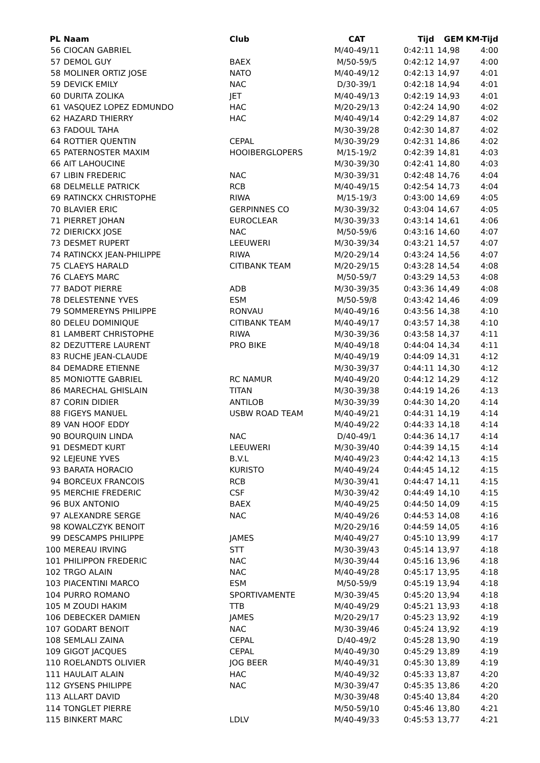| PL | Naam | Club | CAT | Tijd | GEM | KM-Tijd |
| --- | --- | --- | --- | --- | --- | --- |
| 56 | CIOCAN GABRIEL | | M/40-49/11 | 0:42:11 | 14,98 | 4:00 |
| 57 | DEMOL GUY | BAEX | M/50-59/5 | 0:42:12 | 14,97 | 4:00 |
| 58 | MOLINER ORTIZ JOSE | NATO | M/40-49/12 | 0:42:13 | 14,97 | 4:01 |
| 59 | DEVICK EMILY | NAC | D/30-39/1 | 0:42:18 | 14,94 | 4:01 |
| 60 | DURITA ZOLIKA | JET | M/40-49/13 | 0:42:19 | 14,93 | 4:01 |
| 61 | VASQUEZ LOPEZ EDMUNDO | HAC | M/20-29/13 | 0:42:24 | 14,90 | 4:02 |
| 62 | HAZARD THIERRY | HAC | M/40-49/14 | 0:42:29 | 14,87 | 4:02 |
| 63 | FADOUL TAHA | | M/30-39/28 | 0:42:30 | 14,87 | 4:02 |
| 64 | ROTTIER QUENTIN | CEPAL | M/30-39/29 | 0:42:31 | 14,86 | 4:02 |
| 65 | PATERNOSTER MAXIM | HOOIBERGLOPERS | M/15-19/2 | 0:42:39 | 14,81 | 4:03 |
| 66 | AIT LAHOUCINE | | M/30-39/30 | 0:42:41 | 14,80 | 4:03 |
| 67 | LIBIN FREDERIC | NAC | M/30-39/31 | 0:42:48 | 14,76 | 4:04 |
| 68 | DELMELLE PATRICK | RCB | M/40-49/15 | 0:42:54 | 14,73 | 4:04 |
| 69 | RATINCKX CHRISTOPHE | RIWA | M/15-19/3 | 0:43:00 | 14,69 | 4:05 |
| 70 | BLAVIER ERIC | GERPINNES CO | M/30-39/32 | 0:43:04 | 14,67 | 4:05 |
| 71 | PIERRET JOHAN | EUROCLEAR | M/30-39/33 | 0:43:14 | 14,61 | 4:06 |
| 72 | DIERICKX JOSE | NAC | M/50-59/6 | 0:43:16 | 14,60 | 4:07 |
| 73 | DESMET RUPERT | LEEUWERI | M/30-39/34 | 0:43:21 | 14,57 | 4:07 |
| 74 | RATINCKX JEAN-PHILIPPE | RIWA | M/20-29/14 | 0:43:24 | 14,56 | 4:07 |
| 75 | CLAEYS HARALD | CITIBANK TEAM | M/20-29/15 | 0:43:28 | 14,54 | 4:08 |
| 76 | CLAEYS MARC | | M/50-59/7 | 0:43:29 | 14,53 | 4:08 |
| 77 | BADOT PIERRE | ADB | M/30-39/35 | 0:43:36 | 14,49 | 4:08 |
| 78 | DELESTENNE YVES | ESM | M/50-59/8 | 0:43:42 | 14,46 | 4:09 |
| 79 | SOMMEREYNS PHILIPPE | RONVAU | M/40-49/16 | 0:43:56 | 14,38 | 4:10 |
| 80 | DELEU DOMINIQUE | CITIBANK TEAM | M/40-49/17 | 0:43:57 | 14,38 | 4:10 |
| 81 | LAMBERT CHRISTOPHE | RIWA | M/30-39/36 | 0:43:58 | 14,37 | 4:11 |
| 82 | DEZUTTERE LAURENT | PRO BIKE | M/40-49/18 | 0:44:04 | 14,34 | 4:11 |
| 83 | RUCHE JEAN-CLAUDE | | M/40-49/19 | 0:44:09 | 14,31 | 4:12 |
| 84 | DEMADRE ETIENNE | | M/30-39/37 | 0:44:11 | 14,30 | 4:12 |
| 85 | MONIOTTE GABRIEL | RC NAMUR | M/40-49/20 | 0:44:12 | 14,29 | 4:12 |
| 86 | MARECHAL GHISLAIN | TITAN | M/30-39/38 | 0:44:19 | 14,26 | 4:13 |
| 87 | CORIN DIDIER | ANTILOB | M/30-39/39 | 0:44:30 | 14,20 | 4:14 |
| 88 | FIGEYS MANUEL | USBW ROAD TEAM | M/40-49/21 | 0:44:31 | 14,19 | 4:14 |
| 89 | VAN HOOF EDDY | | M/40-49/22 | 0:44:33 | 14,18 | 4:14 |
| 90 | BOURQUIN LINDA | NAC | D/40-49/1 | 0:44:36 | 14,17 | 4:14 |
| 91 | DESMEDT KURT | LEEUWERI | M/30-39/40 | 0:44:39 | 14,15 | 4:14 |
| 92 | LEJEUNE YVES | B.V.L | M/40-49/23 | 0:44:42 | 14,13 | 4:15 |
| 93 | BARATA HORACIO | KURISTO | M/40-49/24 | 0:44:45 | 14,12 | 4:15 |
| 94 | BORCEUX FRANCOIS | RCB | M/30-39/41 | 0:44:47 | 14,11 | 4:15 |
| 95 | MERCHIE FREDERIC | CSF | M/30-39/42 | 0:44:49 | 14,10 | 4:15 |
| 96 | BUX ANTONIO | BAEX | M/40-49/25 | 0:44:50 | 14,09 | 4:15 |
| 97 | ALEXANDRE SERGE | NAC | M/40-49/26 | 0:44:53 | 14,08 | 4:16 |
| 98 | KOWALCZYK BENOIT | | M/20-29/16 | 0:44:59 | 14,05 | 4:16 |
| 99 | DESCAMPS PHILIPPE | JAMES | M/40-49/27 | 0:45:10 | 13,99 | 4:17 |
| 100 | MEREAU IRVING | STT | M/30-39/43 | 0:45:14 | 13,97 | 4:18 |
| 101 | PHILIPPON FREDERIC | NAC | M/30-39/44 | 0:45:16 | 13,96 | 4:18 |
| 102 | TRGO ALAIN | NAC | M/40-49/28 | 0:45:17 | 13,95 | 4:18 |
| 103 | PIACENTINI MARCO | ESM | M/50-59/9 | 0:45:19 | 13,94 | 4:18 |
| 104 | PURRO ROMANO | SPORTIVAMENTE | M/30-39/45 | 0:45:20 | 13,94 | 4:18 |
| 105 | M ZOUDI HAKIM | TTB | M/40-49/29 | 0:45:21 | 13,93 | 4:18 |
| 106 | DEBECKER DAMIEN | JAMES | M/20-29/17 | 0:45:23 | 13,92 | 4:19 |
| 107 | GODART BENOIT | NAC | M/30-39/46 | 0:45:24 | 13,92 | 4:19 |
| 108 | SEMLALI ZAINA | CEPAL | D/40-49/2 | 0:45:28 | 13,90 | 4:19 |
| 109 | GIGOT JACQUES | CEPAL | M/40-49/30 | 0:45:29 | 13,89 | 4:19 |
| 110 | ROELANDTS OLIVIER | JOG BEER | M/40-49/31 | 0:45:30 | 13,89 | 4:19 |
| 111 | HAULAIT ALAIN | HAC | M/40-49/32 | 0:45:33 | 13,87 | 4:20 |
| 112 | GYSENS PHILIPPE | NAC | M/30-39/47 | 0:45:35 | 13,86 | 4:20 |
| 113 | ALLART DAVID | | M/30-39/48 | 0:45:40 | 13,84 | 4:20 |
| 114 | TONGLET PIERRE | | M/50-59/10 | 0:45:46 | 13,80 | 4:21 |
| 115 | BINKERT MARC | LDLV | M/40-49/33 | 0:45:53 | 13,77 | 4:21 |